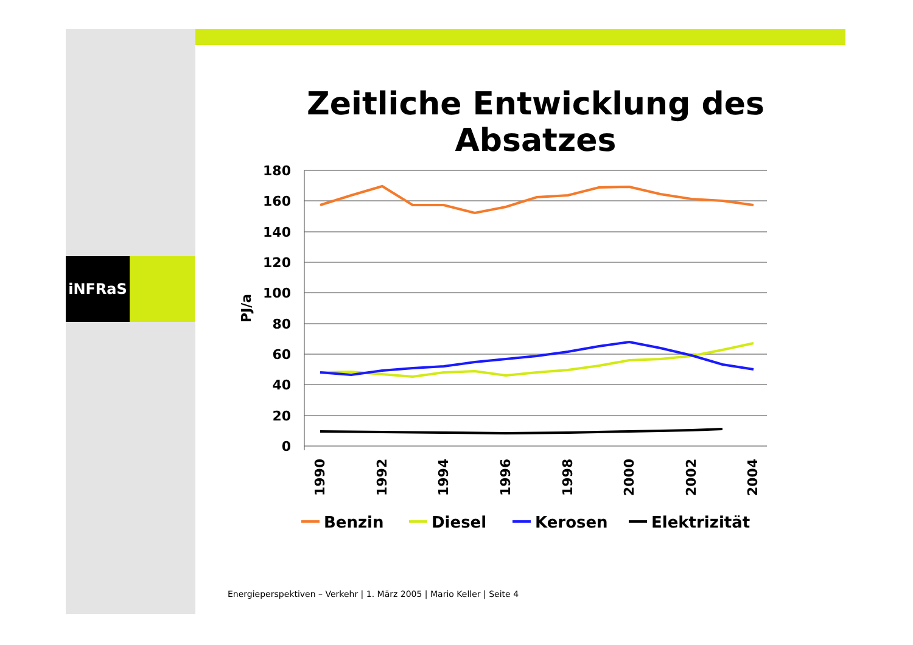iNFRaS
Zeitliche Entwicklung des Absatzes
180
160
140
120
100
80
60
40
20
0
PJ/a
1990
1992
1994
1996
1998
2000
2002
2004
Benzin
Diesel
Kerosen
Elektrizität
Energieperspektiven – Verkehr | 1. März 2005 | Mario Keller | Seite 4